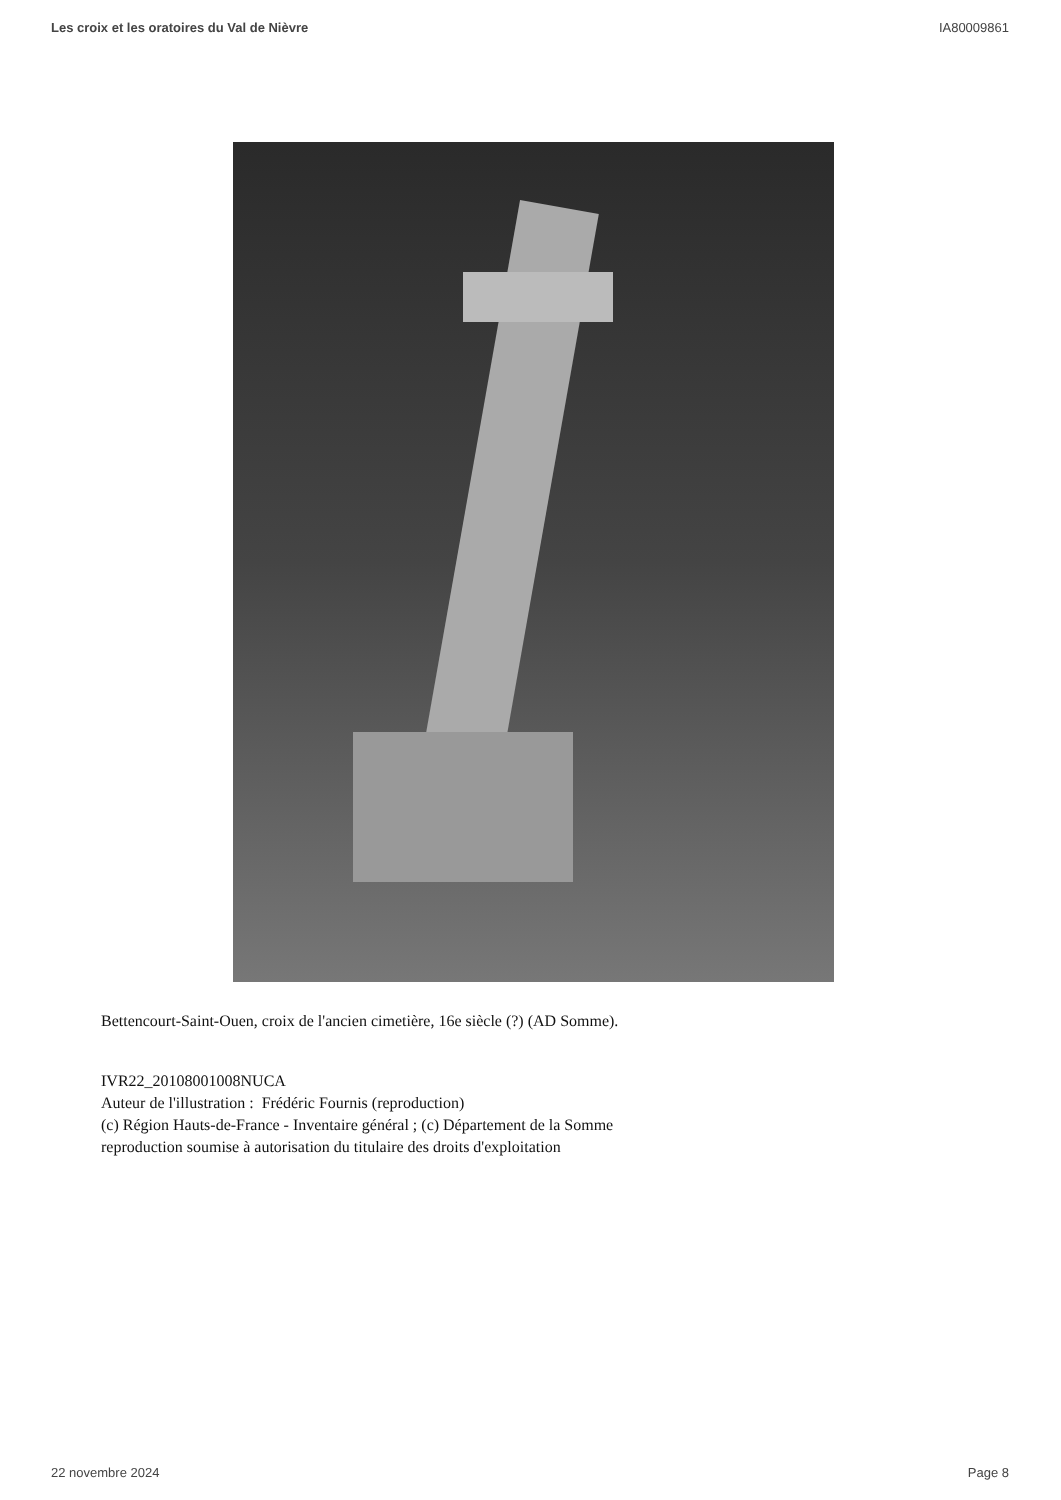Les croix et les oratoires du Val de Nièvre IA80009861
Bettencourt-Saint-Ouen, croix de l'ancien cimetière, 16e siècle (?) (AD Somme).
IVR22_20108001008NUCA
Auteur de l'illustration : Frédéric Fournis (reproduction)
(c) Région Hauts-de-France - Inventaire général ; (c) Département de la Somme
reproduction soumise à autorisation du titulaire des droits d'exploitation
22 novembre 2024 Page 8